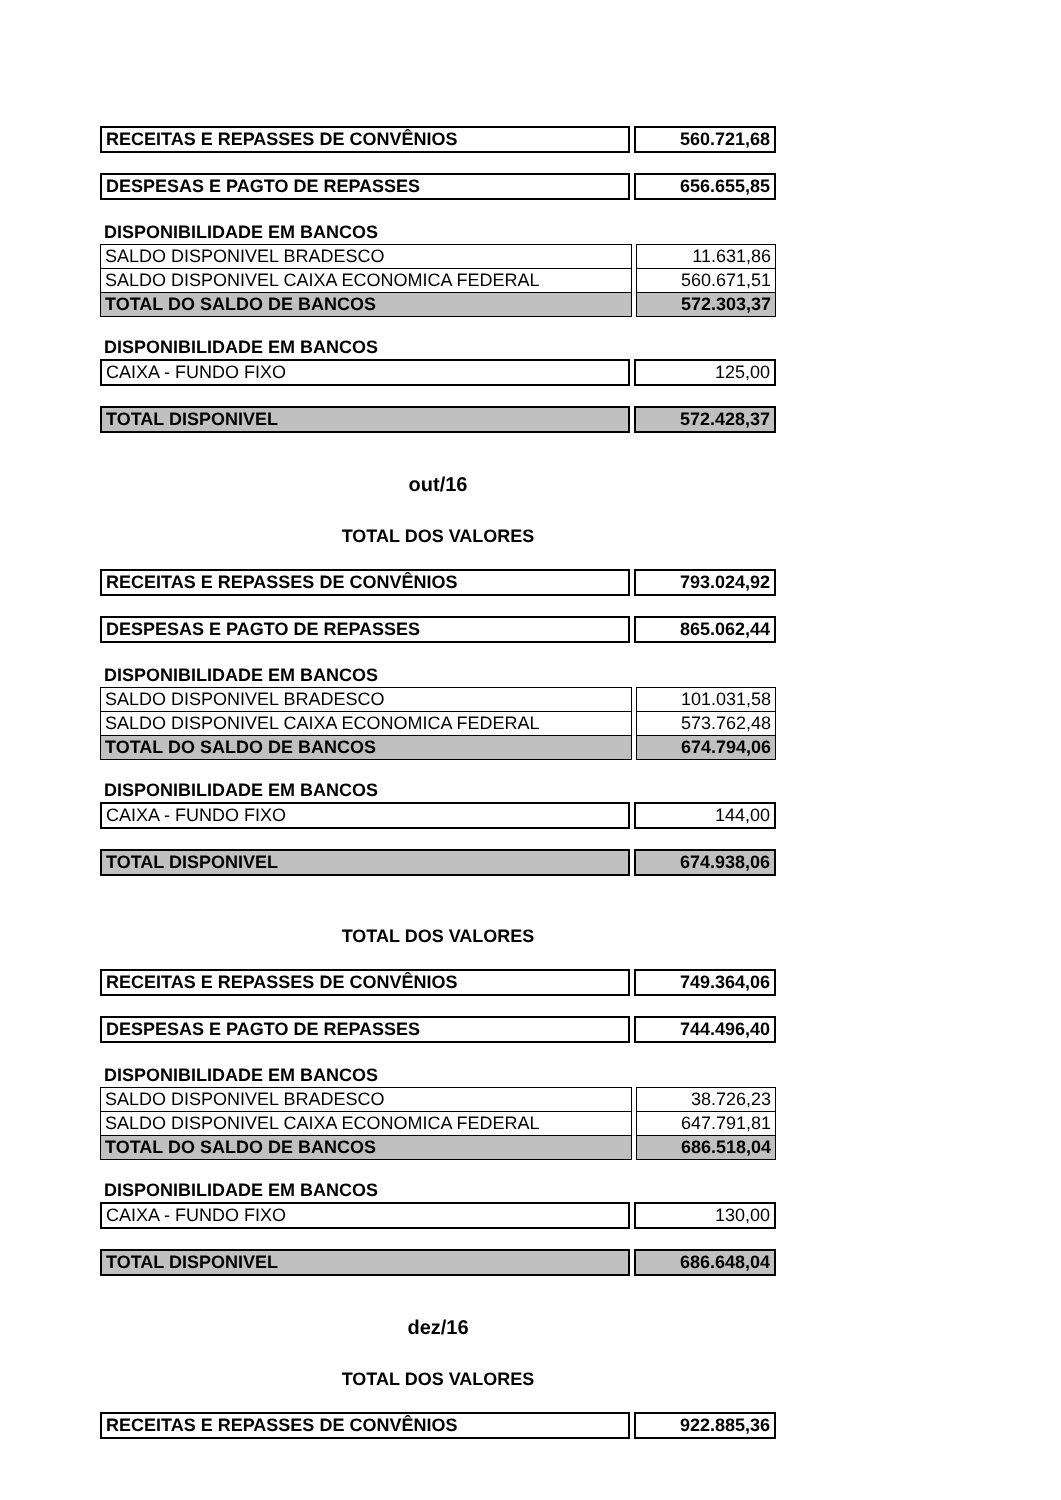| RECEITAS E REPASSES DE CONVÊNIOS | | 560.721,68 |
| DESPESAS E PAGTO DE REPASSES | | 656.655,85 |
DISPONIBILIDADE EM BANCOS
| SALDO DISPONIVEL BRADESCO | | 11.631,86 |
| SALDO DISPONIVEL CAIXA ECONOMICA FEDERAL | | 560.671,51 |
| TOTAL DO SALDO DE BANCOS | | 572.303,37 |
DISPONIBILIDADE EM BANCOS
| CAIXA - FUNDO FIXO | | 125,00 |
| TOTAL DISPONIVEL | | 572.428,37 |
out/16
TOTAL DOS VALORES
| RECEITAS E REPASSES DE CONVÊNIOS | | 793.024,92 |
| DESPESAS E PAGTO DE REPASSES | | 865.062,44 |
DISPONIBILIDADE EM BANCOS
| SALDO DISPONIVEL BRADESCO | | 101.031,58 |
| SALDO DISPONIVEL CAIXA ECONOMICA FEDERAL | | 573.762,48 |
| TOTAL DO SALDO DE BANCOS | | 674.794,06 |
DISPONIBILIDADE EM BANCOS
| CAIXA - FUNDO FIXO | | 144,00 |
| TOTAL DISPONIVEL | | 674.938,06 |
TOTAL DOS VALORES
| RECEITAS E REPASSES DE CONVÊNIOS | | 749.364,06 |
| DESPESAS E PAGTO DE REPASSES | | 744.496,40 |
DISPONIBILIDADE EM BANCOS
| SALDO DISPONIVEL BRADESCO | | 38.726,23 |
| SALDO DISPONIVEL CAIXA ECONOMICA FEDERAL | | 647.791,81 |
| TOTAL DO SALDO DE BANCOS | | 686.518,04 |
DISPONIBILIDADE EM BANCOS
| CAIXA - FUNDO FIXO | | 130,00 |
| TOTAL DISPONIVEL | | 686.648,04 |
dez/16
TOTAL DOS VALORES
| RECEITAS E REPASSES DE CONVÊNIOS | | 922.885,36 |